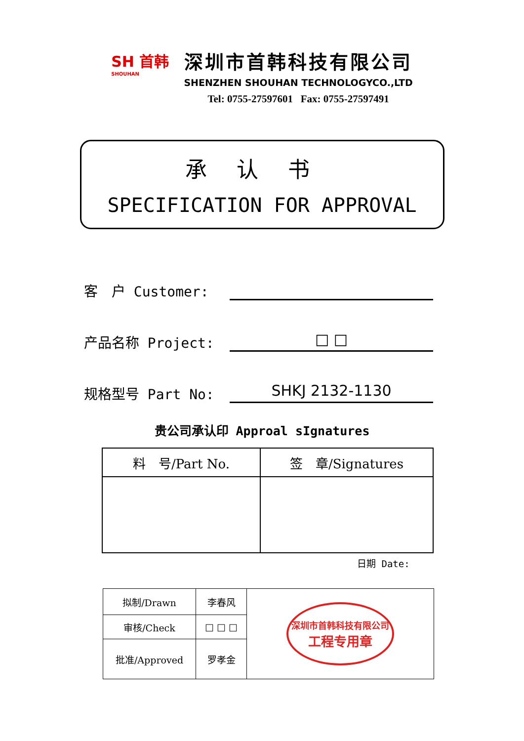SH 首韩
SHOUHAN
深圳市首韩科技有限公司
SHENZHEN SHOUHAN TECHNOLOGYCO.,LTD
Tel: 0755-27597601 Fax: 0755-27597491
承认书
SPECIFICATION FOR APPROVAL
客　户 Customer:
产品名称 Project:
□ □
规格型号 Part No:
SHKJ 2132-1130
贵公司承认印 Approal sIgnatures
| 料 号/Part No. | 签 章/Signatures |
日期 Date:
| 拟制/Drawn | 李春风 | 深圳市首韩科技有限公司 工程专用章 |
| 审核/Check | □ □ □ | |
| 批准/Approved | 罗孝金 | |